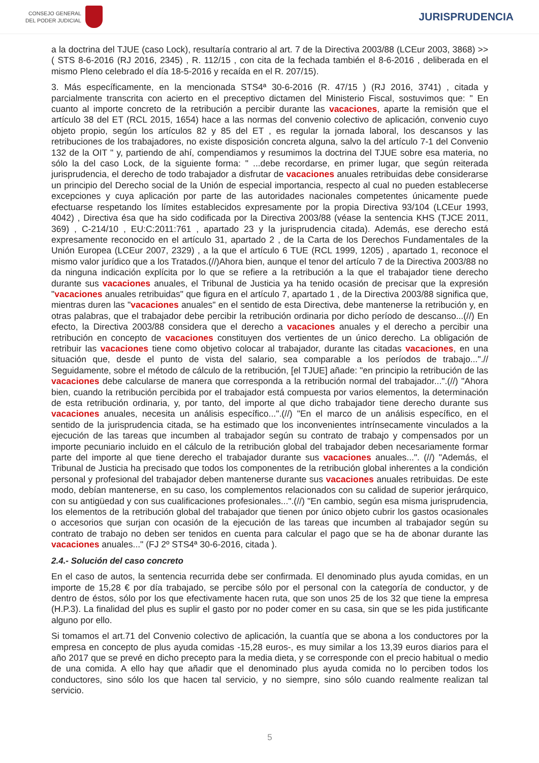CONSEJO GENERAL
DEL PODER JUDICIAL
JURISPRUDENCIA
a la doctrina del TJUE (caso Lock), resultaría contrario al art. 7 de la Directiva 2003/88 (LCEur 2003, 3868) >> ( STS 8-6-2016 (RJ 2016, 2345) , R. 112/15 , con cita de la fechada también el 8-6-2016 , deliberada en el mismo Pleno celebrado el día 18-5-2016 y recaída en el R. 207/15).
3. Más específicamente, en la mencionada STS4ª 30-6-2016 (R. 47/15 ) (RJ 2016, 3741) , citada y parcialmente transcrita con acierto en el preceptivo dictamen del Ministerio Fiscal, sostuvimos que: " En cuanto al importe concreto de la retribución a percibir durante las vacaciones, aparte la remisión que el artículo 38 del ET (RCL 2015, 1654) hace a las normas del convenio colectivo de aplicación, convenio cuyo objeto propio, según los artículos 82 y 85 del ET , es regular la jornada laboral, los descansos y las retribuciones de los trabajadores, no existe disposición concreta alguna, salvo la del artículo 7-1 del Convenio 132 de la OIT " y, partiendo de ahí, compendiamos y resumimos la doctrina del TJUE sobre esa materia, no sólo la del caso Lock, de la siguiente forma: " ...debe recordarse, en primer lugar, que según reiterada jurisprudencia, el derecho de todo trabajador a disfrutar de vacaciones anuales retribuidas debe considerarse un principio del Derecho social de la Unión de especial importancia, respecto al cual no pueden establecerse excepciones y cuya aplicación por parte de las autoridades nacionales competentes únicamente puede efectuarse respetando los límites establecidos expresamente por la propia Directiva 93/104 (LCEur 1993, 4042) , Directiva ésa que ha sido codificada por la Directiva 2003/88 (véase la sentencia KHS (TJCE 2011, 369) , C-214/10 , EU:C:2011:761 , apartado 23 y la jurisprudencia citada). Además, ese derecho está expresamente reconocido en el artículo 31, apartado 2 , de la Carta de los Derechos Fundamentales de la Unión Europea (LCEur 2007, 2329) , a la que el artículo 6 TUE (RCL 1999, 1205) , apartado 1, reconoce el mismo valor jurídico que a los Tratados.(//)Ahora bien, aunque el tenor del artículo 7 de la Directiva 2003/88 no da ninguna indicación explícita por lo que se refiere a la retribución a la que el trabajador tiene derecho durante sus vacaciones anuales, el Tribunal de Justicia ya ha tenido ocasión de precisar que la expresión "vacaciones anuales retribuidas" que figura en el artículo 7, apartado 1 , de la Directiva 2003/88 significa que, mientras duren las "vacaciones anuales" en el sentido de esta Directiva, debe mantenerse la retribución y, en otras palabras, que el trabajador debe percibir la retribución ordinaria por dicho período de descanso...(//) En efecto, la Directiva 2003/88 considera que el derecho a vacaciones anuales y el derecho a percibir una retribución en concepto de vacaciones constituyen dos vertientes de un único derecho. La obligación de retribuir las vacaciones tiene como objetivo colocar al trabajador, durante las citadas vacaciones, en una situación que, desde el punto de vista del salario, sea comparable a los períodos de trabajo...".// Seguidamente, sobre el método de cálculo de la retribución, [el TJUE] añade: "en principio la retribución de las vacaciones debe calcularse de manera que corresponda a la retribución normal del trabajador...".(//) "Ahora bien, cuando la retribución percibida por el trabajador está compuesta por varios elementos, la determinación de esta retribución ordinaria, y, por tanto, del importe al que dicho trabajador tiene derecho durante sus vacaciones anuales, necesita un análisis específico...".(//) "En el marco de un análisis específico, en el sentido de la jurisprudencia citada, se ha estimado que los inconvenientes intrínsecamente vinculados a la ejecución de las tareas que incumben al trabajador según su contrato de trabajo y compensados por un importe pecuniario incluido en el cálculo de la retribución global del trabajador deben necesariamente formar parte del importe al que tiene derecho el trabajador durante sus vacaciones anuales...". (//) "Además, el Tribunal de Justicia ha precisado que todos los componentes de la retribución global inherentes a la condición personal y profesional del trabajador deben mantenerse durante sus vacaciones anuales retribuidas. De este modo, debían mantenerse, en su caso, los complementos relacionados con su calidad de superior jerárquico, con su antigüedad y con sus cualificaciones profesionales...".(//) "En cambio, según esa misma jurisprudencia, los elementos de la retribución global del trabajador que tienen por único objeto cubrir los gastos ocasionales o accesorios que surjan con ocasión de la ejecución de las tareas que incumben al trabajador según su contrato de trabajo no deben ser tenidos en cuenta para calcular el pago que se ha de abonar durante las vacaciones anuales..." (FJ 2º STS4ª 30-6-2016, citada ).
2.4.- Solución del caso concreto
En el caso de autos, la sentencia recurrida debe ser confirmada. El denominado plus ayuda comidas, en un importe de 15,28 € por día trabajado, se percibe sólo por el personal con la categoría de conductor, y de dentro de éstos, sólo por los que efectivamente hacen ruta, que son unos 25 de los 32 que tiene la empresa (H.P.3). La finalidad del plus es suplir el gasto por no poder comer en su casa, sin que se les pida justificante alguno por ello.
Si tomamos el art.71 del Convenio colectivo de aplicación, la cuantía que se abona a los conductores por la empresa en concepto de plus ayuda comidas -15,28 euros-, es muy similar a los 13,39 euros diarios para el año 2017 que se prevé en dicho precepto para la media dieta, y se corresponde con el precio habitual o medio de una comida. A ello hay que añadir que el denominado plus ayuda comida no lo perciben todos los conductores, sino sólo los que hacen tal servicio, y no siempre, sino sólo cuando realmente realizan tal servicio.
5